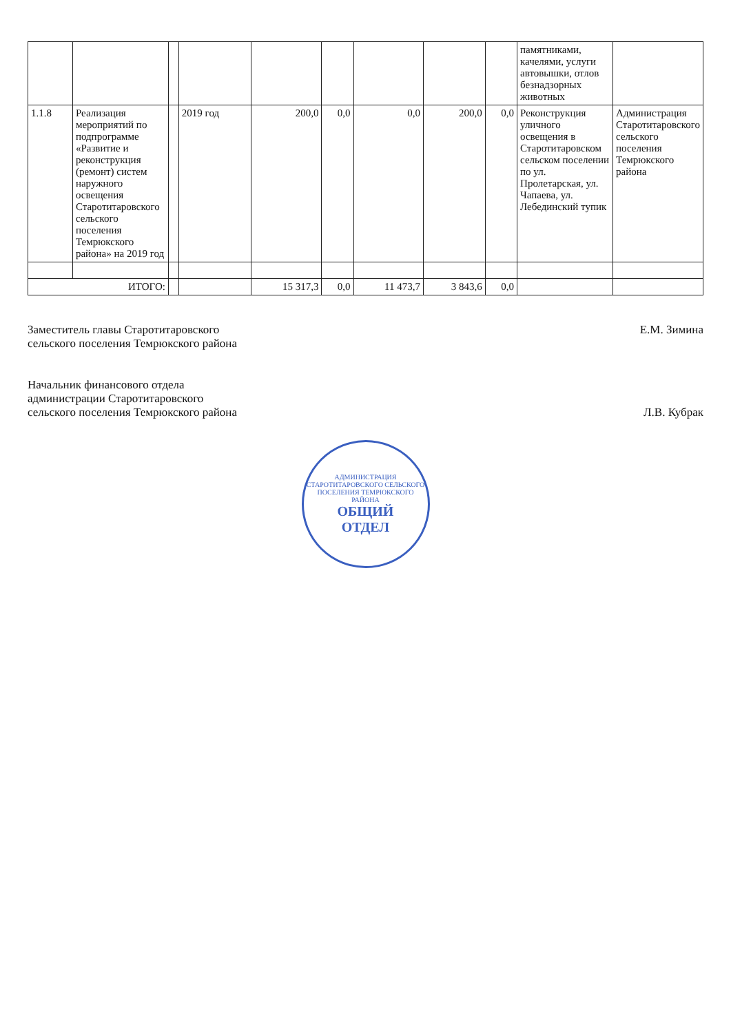| | | | | | | | | | памятниками, качелями, услуги автовышки, отлов безнадзорных животных | |
| 1.1.8 | Реализация мероприятий по подпрограмме «Развитие и реконструкция (ремонт) систем наружного освещения Старотитаровского сельского поселения Темрюкского района» на 2019 год | | 2019 год | 200,0 | 0,0 | 0,0 | 200,0 | 0,0 | Реконструкция уличного освещения в Старотитаровском сельском поселении по ул. Пролетарская, ул. Чапаева, ул. Лебединский тупик | Администрация Старотитаровского сельского поселения Темрюкского района |
| ИТОГО: | | | | 15 317,3 | 0,0 | 11 473,7 | 3 843,6 | 0,0 | | |
Заместитель главы Старотитаровского
сельского поселения Темрюкского района
Е.М. Зимина
Начальник финансового отдела
администрации Старотитаровского
сельского поселения Темрюкского района
Л.В. Кубрак
АДМИНИСТРАЦИЯ СТАРОТИТАРОВСКОГО СЕЛЬСКОГО ПОСЕЛЕНИЯ ТЕМРЮКСКОГО РАЙОНА
ОБЩИЙ
ОТДЕЛ